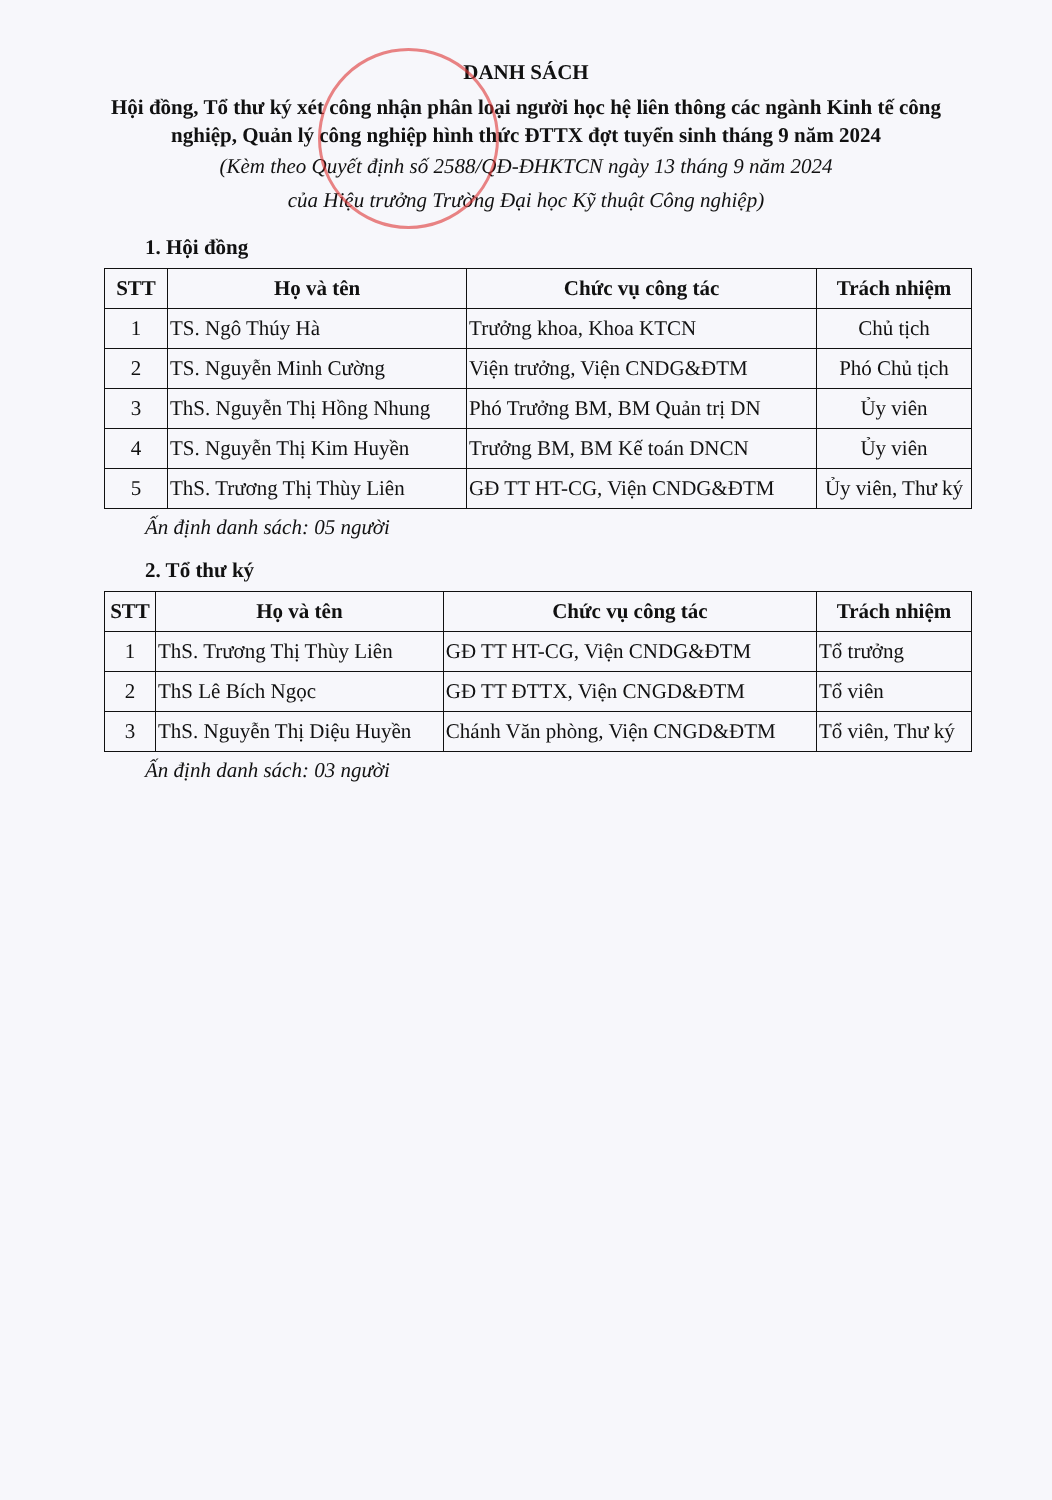DANH SÁCH
Hội đồng, Tổ thư ký xét công nhận phân loại người học hệ liên thông các ngành Kinh tế công nghiệp, Quản lý công nghiệp hình thức ĐTTX đợt tuyển sinh tháng 9 năm 2024
(Kèm theo Quyết định số 2588/QĐ-ĐHKTCN ngày 13 tháng 9 năm 2024
của Hiệu trưởng Trường Đại học Kỹ thuật Công nghiệp)
1. Hội đồng
| STT | Họ và tên | Chức vụ công tác | Trách nhiệm |
| --- | --- | --- | --- |
| 1 | TS. Ngô Thúy Hà | Trưởng khoa, Khoa KTCN | Chủ tịch |
| 2 | TS. Nguyễn Minh Cường | Viện trưởng, Viện CNDG&ĐTM | Phó Chủ tịch |
| 3 | ThS. Nguyễn Thị Hồng Nhung | Phó Trưởng BM, BM Quản trị DN | Ủy viên |
| 4 | TS. Nguyễn Thị Kim Huyền | Trưởng BM, BM Kế toán DNCN | Ủy viên |
| 5 | ThS. Trương Thị Thùy Liên | GĐ TT HT-CG, Viện CNDG&ĐTM | Ủy viên, Thư ký |
Ấn định danh sách: 05 người
2. Tổ thư ký
| STT | Họ và tên | Chức vụ công tác | Trách nhiệm |
| --- | --- | --- | --- |
| 1 | ThS. Trương Thị Thùy Liên | GĐ TT HT-CG, Viện CNDG&ĐTM | Tổ trưởng |
| 2 | ThS Lê Bích Ngọc | GĐ TT ĐTTX, Viện CNGD&ĐTM | Tổ viên |
| 3 | ThS. Nguyễn Thị Diệu Huyền | Chánh Văn phòng, Viện CNGD&ĐTM | Tổ viên, Thư ký |
Ấn định danh sách: 03 người